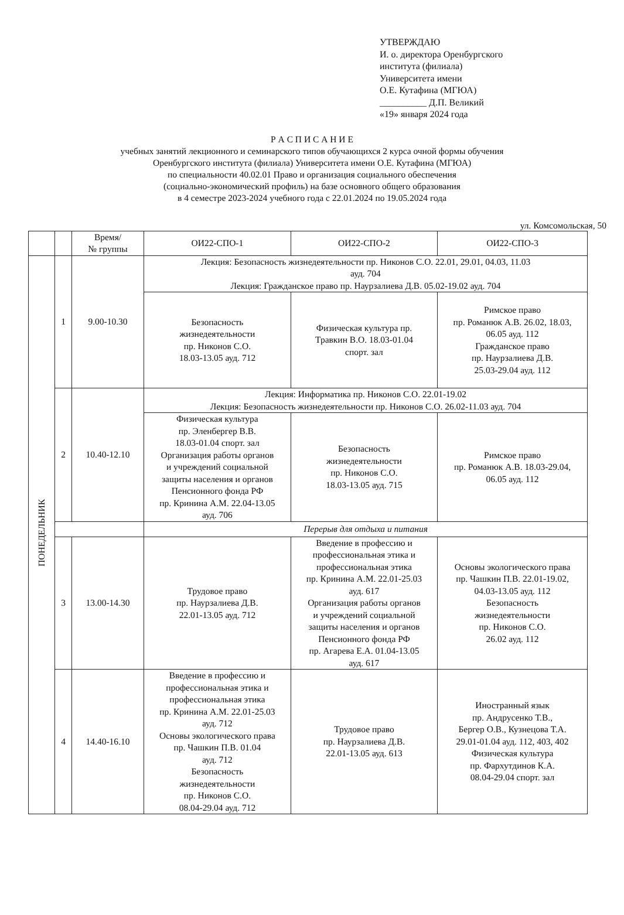УТВЕРЖДАЮ
И. о. директора Оренбургского
института (филиала)
Университета имени
О.Е. Кутафина (МГЮА)
__________ Д.П. Великий
«19» января 2024 года
Р А С П И С А Н И Е
учебных занятий лекционного и семинарского типов обучающихся 2 курса очной формы обучения
Оренбургского института (филиала) Университета имени О.Е. Кутафина (МГЮА)
по специальности 40.02.01 Право и организация социального обеспечения
(социально-экономический профиль) на базе основного общего образования
в 4 семестре 2023-2024 учебного года с 22.01.2024 по 19.05.2024 года
ул. Комсомольская, 50
| | | Время/ № группы | ОИ22-СПО-1 | ОИ22-СПО-2 | ОИ22-СПО-3 |
| --- | --- | --- | --- | --- | --- |
| ПОНЕДЕЛЬНИК | 1 | 9.00-10.30 | Лекция: Безопасность жизнедеятельности пр. Никонов С.О. 22.01, 29.01, 04.03, 11.03 ауд. 704 Лекция: Гражданское право пр. Наурзалиева Д.В. 05.02-19.02 ауд. 704 | | |
| | | | Безопасность жизнедеятельности пр. Никонов С.О. 18.03-13.05 ауд. 712 | Физическая культура пр. Травкин В.О. 18.03-01.04 спорт. зал | Римское право пр. Романюк А.В. 26.02, 18.03, 06.05 ауд. 112 Гражданское право пр. Наурзалиева Д.В. 25.03-29.04 ауд. 112 |
| | 2 | 10.40-12.10 | Лекция: Информатика пр. Никонов С.О. 22.01-19.02 Лекция: Безопасность жизнедеятельности пр. Никонов С.О. 26.02-11.03 ауд. 704 | | |
| | | | Физическая культура пр. Эленбергер В.В. 18.03-01.04 спорт. зал Организация работы органов и учреждений социальной защиты населения и органов Пенсионного фонда РФ пр. Кринина А.М. 22.04-13.05 ауд. 706 | Безопасность жизнедеятельности пр. Никонов С.О. 18.03-13.05 ауд. 715 | Римское право пр. Романюк А.В. 18.03-29.04, 06.05 ауд. 112 |
| | | | Перерыв для отдыха и питания | | |
| | 3 | 13.00-14.30 | Трудовое право пр. Наурзалиева Д.В. 22.01-13.05 ауд. 712 | Введение в профессию и профессиональная этика и профессиональная этика пр. Кринина А.М. 22.01-25.03 ауд. 617 Организация работы органов и учреждений социальной защиты населения и органов Пенсионного фонда РФ пр. Агарева Е.А. 01.04-13.05 ауд. 617 | Основы экологического права пр. Чашкин П.В. 22.01-19.02, 04.03-13.05 ауд. 112 Безопасность жизнедеятельности пр. Никонов С.О. 26.02 ауд. 112 |
| | 4 | 14.40-16.10 | Введение в профессию и профессиональная этика и профессиональная этика пр. Кринина А.М. 22.01-25.03 ауд. 712 Основы экологического права пр. Чашкин П.В. 01.04 ауд. 712 Безопасность жизнедеятельности пр. Никонов С.О. 08.04-29.04 ауд. 712 | Трудовое право пр. Наурзалиева Д.В. 22.01-13.05 ауд. 613 | Иностранный язык пр. Андрусенко Т.В., Бергер О.В., Кузнецова Т.А. 29.01-01.04 ауд. 112, 403, 402 Физическая культура пр. Фархутдинов К.А. 08.04-29.04 спорт. зал |